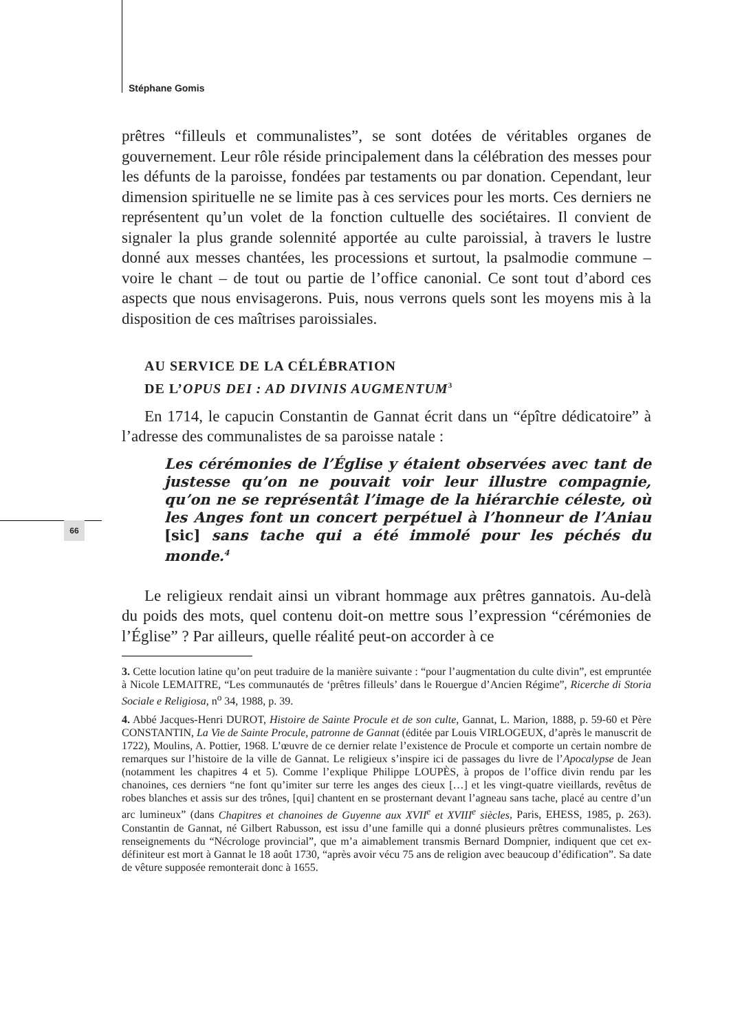Stéphane Gomis
66
prêtres “filleuls et communalistes”, se sont dotées de véritables organes de gouvernement. Leur rôle réside principalement dans la célébration des messes pour les défunts de la paroisse, fondées par testaments ou par donation. Cependant, leur dimension spirituelle ne se limite pas à ces services pour les morts. Ces derniers ne représentent qu’un volet de la fonction cultuelle des sociétaires. Il convient de signaler la plus grande solennité apportée au culte paroissial, à travers le lustre donné aux messes chantées, les processions et surtout, la psalmodie commune – voire le chant – de tout ou partie de l’office canonial. Ce sont tout d’abord ces aspects que nous envisagerons. Puis, nous verrons quels sont les moyens mis à la disposition de ces maîtrises paroissiales.
AU SERVICE DE LA CÉLÉBRATION
DE L’OPUS DEI : AD DIVINIS AUGMENTUM<sup>3</sup>
En 1714, le capucin Constantin de Gannat écrit dans un “épître dédicatoire” à l’adresse des communalistes de sa paroisse natale :
Les cérémonies de l’Église y étaient observées avec tant de justesse qu’on ne pouvait voir leur illustre compagnie, qu’on ne se représentât l’image de la hiérarchie céleste, où les Anges font un concert perpétuel à l’honneur de l’Aniau [sic] sans tache qui a été immolé pour les péchés du monde.<sup>4</sup>
Le religieux rendait ainsi un vibrant hommage aux prêtres gannatois. Au-delà du poids des mots, quel contenu doit-on mettre sous l’expression “cérémonies de l’Église” ? Par ailleurs, quelle réalité peut-on accorder à ce
3. Cette locution latine qu’on peut traduire de la manière suivante : “pour l’augmentation du culte divin”, est empruntée à Nicole LEMAITRE, “Les communautés de ‘prêtres filleuls’ dans le Rouergue d’Ancien Régime”, Ricerche di Storia Sociale e Religiosa, n<sup>o</sup> 34, 1988, p. 39.
4. Abbé Jacques-Henri DUROT, Histoire de Sainte Procule et de son culte, Gannat, L. Marion, 1888, p. 59-60 et Père CONSTANTIN, La Vie de Sainte Procule, patronne de Gannat (éditée par Louis VIRLOGEUX, d’après le manuscrit de 1722), Moulins, A. Pottier, 1968. L’œuvre de ce dernier relate l’existence de Procule et comporte un certain nombre de remarques sur l’histoire de la ville de Gannat. Le religieux s’inspire ici de passages du livre de l’Apocalypse de Jean (notamment les chapitres 4 et 5). Comme l’explique Philippe LOUPÈS, à propos de l’office divin rendu par les chanoines, ces derniers “ne font qu’imiter sur terre les anges des cieux […] et les vingt-quatre vieillards, revêtus de robes blanches et assis sur des trônes, [qui] chantent en se prosternant devant l’agneau sans tache, placé au centre d’un arc lumineux” (dans Chapitres et chanoines de Guyenne aux XVII<sup>e</sup> et XVIII<sup>e</sup> siècles, Paris, EHESS, 1985, p. 263). Constantin de Gannat, né Gilbert Rabusson, est issu d’une famille qui a donné plusieurs prêtres communalistes. Les renseignements du “Nécrologe provincial”, que m’a aimablement transmis Bernard Dompnier, indiquent que cet ex-définiteur est mort à Gannat le 18 août 1730, “après avoir vécu 75 ans de religion avec beaucoup d’édification”. Sa date de vêture supposée remonterait donc à 1655.